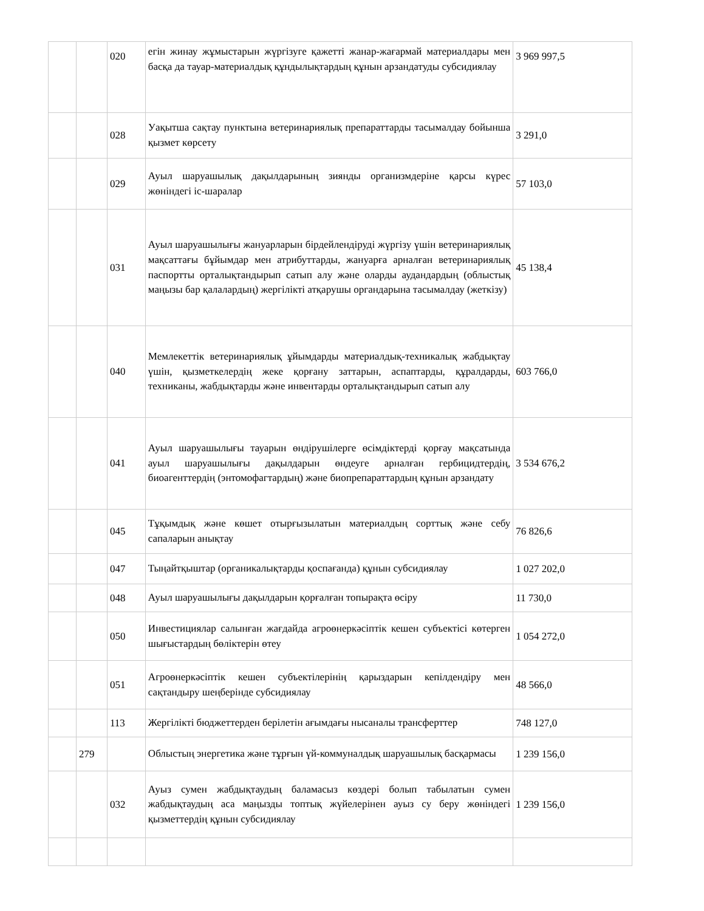| | | 020 | егін жинау жұмыстарын жүргізуге қажетті жанар-жағармай материалдары мен басқа да тауар-материалдық құндылықтардың құнын арзандатуды субсидиялау | 3 969 997,5 |
| | | 028 | Уақытша сақтау пунктына ветеринариялық препараттарды тасымалдау бойынша қызмет көрсету | 3 291,0 |
| | | 029 | Ауыл шаруашылық дақылдарының зиянды организмдеріне қарсы күрес жөніндегі іс-шаралар | 57 103,0 |
| | | 031 | Ауыл шаруашылығы жануарларын бірдейлендіруді жүргізу үшін ветеринариялық мақсаттағы бұйымдар мен атрибуттарды, жануарға арналған ветеринариялық паспортты орталықтандырып сатып алу және оларды аудандардың (облыстық маңызы бар қалалардың) жергілікті атқарушы органдарына тасымалдау (жеткізу) | 45 138,4 |
| | | 040 | Мемлекеттік ветеринариялық ұйымдарды материалдық-техникалық жабдықтау үшін, қызметкелердің жеке қорғану заттарын, аспаптарды, құралдарды, техниканы, жабдықтарды және инвентарды орталықтандырып сатып алу | 603 766,0 |
| | | 041 | Ауыл шаруашылығы тауарын өндірушілерге өсімдіктерді қорғау мақсатында ауыл шаруашылығы дақылдарын өндеуге арналған гербицидтердің, биоагенттердің (энтомофагтардың) және биопрепараттардың құнын арзандату | 3 534 676,2 |
| | | 045 | Тұқымдық және көшет отырғызылатын материалдың сорттық және себу сапаларын анықтау | 76 826,6 |
| | | 047 | Тыңайтқыштар (органикалықтарды қоспағанда) құнын субсидиялау | 1 027 202,0 |
| | | 048 | Ауыл шаруашылығы дақылдарын қорғалған топырақта өсіру | 11 730,0 |
| | | 050 | Инвестициялар салынған жағдайда агроөнеркәсіптік кешен субъектісі көтерген шығыстардың бөліктерін өтеу | 1 054 272,0 |
| | | 051 | Агроөнеркәсіптік кешен субъектілерінің қарыздарын кепілдендіру мен сақтандыру шеңберінде субсидиялау | 48 566,0 |
| | | 113 | Жергілікті бюджеттерден берілетін ағымдағы нысаналы трансферттер | 748 127,0 |
| | 279 | | Облыстың энергетика және тұрғын үй-коммуналдық шаруашылық басқармасы | 1 239 156,0 |
| | | 032 | Ауыз сумен жабдықтаудың баламасыз көздері болып табылатын сумен жабдықтаудың аса маңызды топтық жүйелерінен ауыз су беру жөніндегі қызметтердің құнын субсидиялау | 1 239 156,0 |